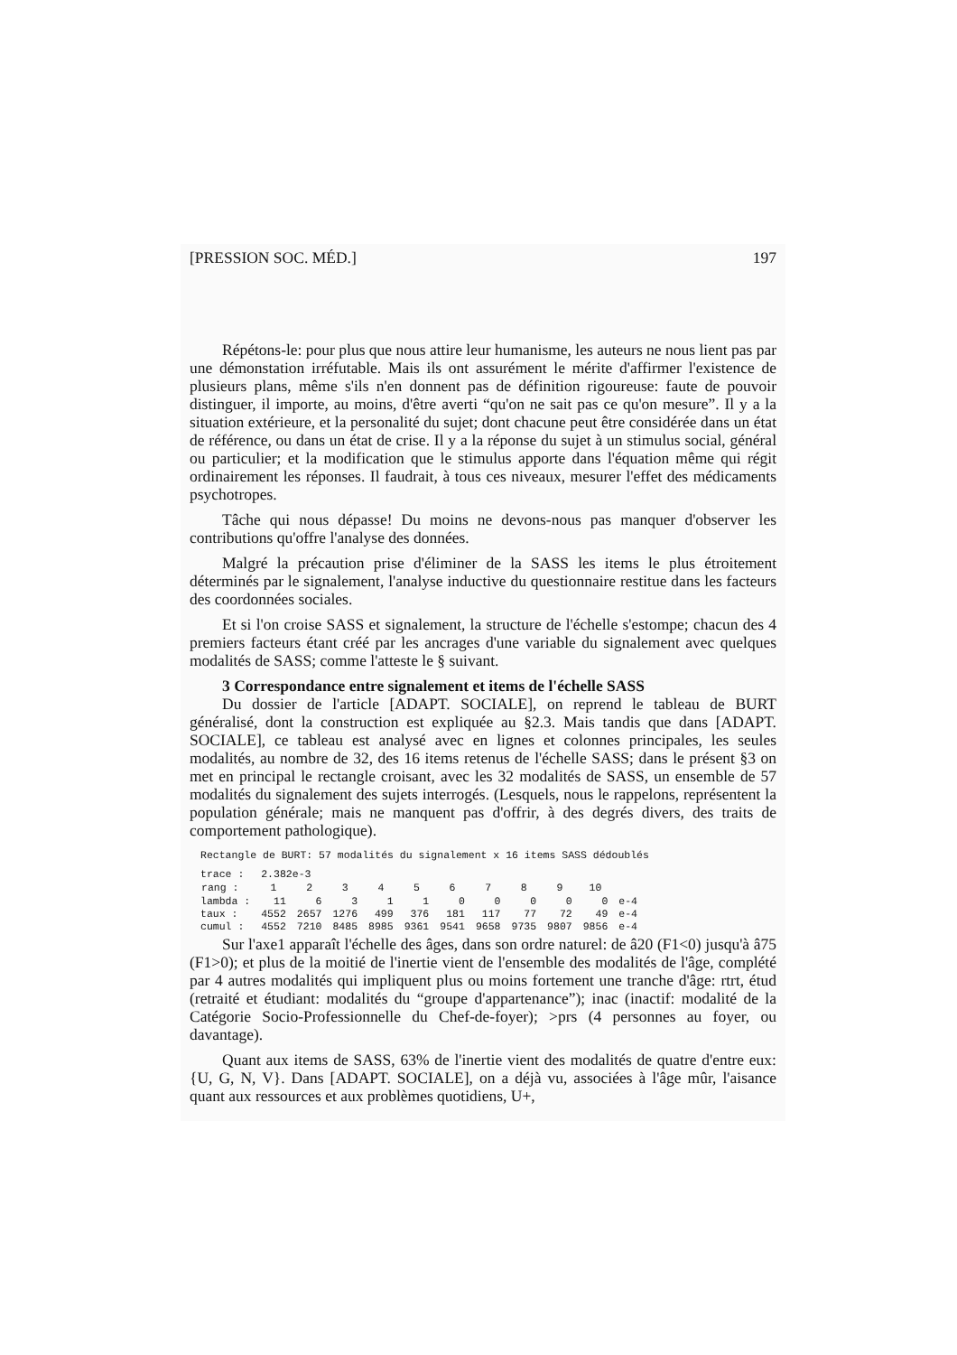[PRESSION SOC. MÉD.] 197
Répétons-le: pour plus que nous attire leur humanisme, les auteurs ne nous lient pas par une démonstation irréfutable. Mais ils ont assurément le mérite d'affirmer l'existence de plusieurs plans, même s'ils n'en donnent pas de définition rigoureuse: faute de pouvoir distinguer, il importe, au moins, d'être averti “qu'on ne sait pas ce qu'on mesure”. Il y a la situation extérieure, et la personalité du sujet; dont chacune peut être considérée dans un état de référence, ou dans un état de crise. Il y a la réponse du sujet à un stimulus social, général ou particulier; et la modification que le stimulus apporte dans l'équation même qui régit ordinairement les réponses. Il faudrait, à tous ces niveaux, mesurer l'effet des médicaments psychotropes.
Tâche qui nous dépasse! Du moins ne devons-nous pas manquer d'observer les contributions qu'offre l'analyse des données.
Malgré la précaution prise d'éliminer de la SASS les items le plus étroitement déterminés par le signalement, l'analyse inductive du questionnaire restitue dans les facteurs des coordonnées sociales.
Et si l'on croise SASS et signalement, la structure de l'échelle s'estompe; chacun des 4 premiers facteurs étant créé par les ancrages d'une variable du signalement avec quelques modalités de SASS; comme l'atteste le § suivant.
3 Correspondance entre signalement et items de l'échelle SASS
Du dossier de l'article [ADAPT. SOCIALE], on reprend le tableau de BURT généralisé, dont la construction est expliquée au §2.3. Mais tandis que dans [ADAPT. SOCIALE], ce tableau est analysé avec en lignes et colonnes principales, les seules modalités, au nombre de 32, des 16 items retenus de l'échelle SASS; dans le présent §3 on met en principal le rectangle croisant, avec les 32 modalités de SASS, un ensemble de 57 modalités du signalement des sujets interrogés. (Lesquels, nous le rappelons, représentent la population générale; mais ne manquent pas d'offrir, à des degrés divers, des traits de comportement pathologique).
Rectangle de BURT: 57 modalités du signalement x 16 items SASS dédoublés
| trace : | 2.382e-3 | | | | | | | | | | |
| rang : | 1 | 2 | 3 | 4 | 5 | 6 | 7 | 8 | 9 | 10 | |
| lambda : | 11 | 6 | 3 | 1 | 1 | 0 | 0 | 0 | 0 | 0 | e-4 |
| taux : | 4552 | 2657 | 1276 | 499 | 376 | 181 | 117 | 77 | 72 | 49 | e-4 |
| cumul : | 4552 | 7210 | 8485 | 8985 | 9361 | 9541 | 9658 | 9735 | 9807 | 9856 | e-4 |
Sur l'axe1 apparaît l'échelle des âges, dans son ordre naturel: de â20 (F1<0) jusqu'à â75 (F1>0); et plus de la moitié de l'inertie vient de l'ensemble des modalités de l'âge, complété par 4 autres modalités qui impliquent plus ou moins fortement une tranche d'âge: rtrt, étud (retraité et étudiant: modalités du “groupe d'appartenance”); inac (inactif: modalité de la Catégorie Socio-Professionnelle du Chef-de-foyer); >prs (4 personnes au foyer, ou davantage).
Quant aux items de SASS, 63% de l'inertie vient des modalités de quatre d'entre eux: {U, G, N, V}. Dans [ADAPT. SOCIALE], on a déjà vu, associées à l'âge mûr, l'aisance quant aux ressources et aux problèmes quotidiens, U+,